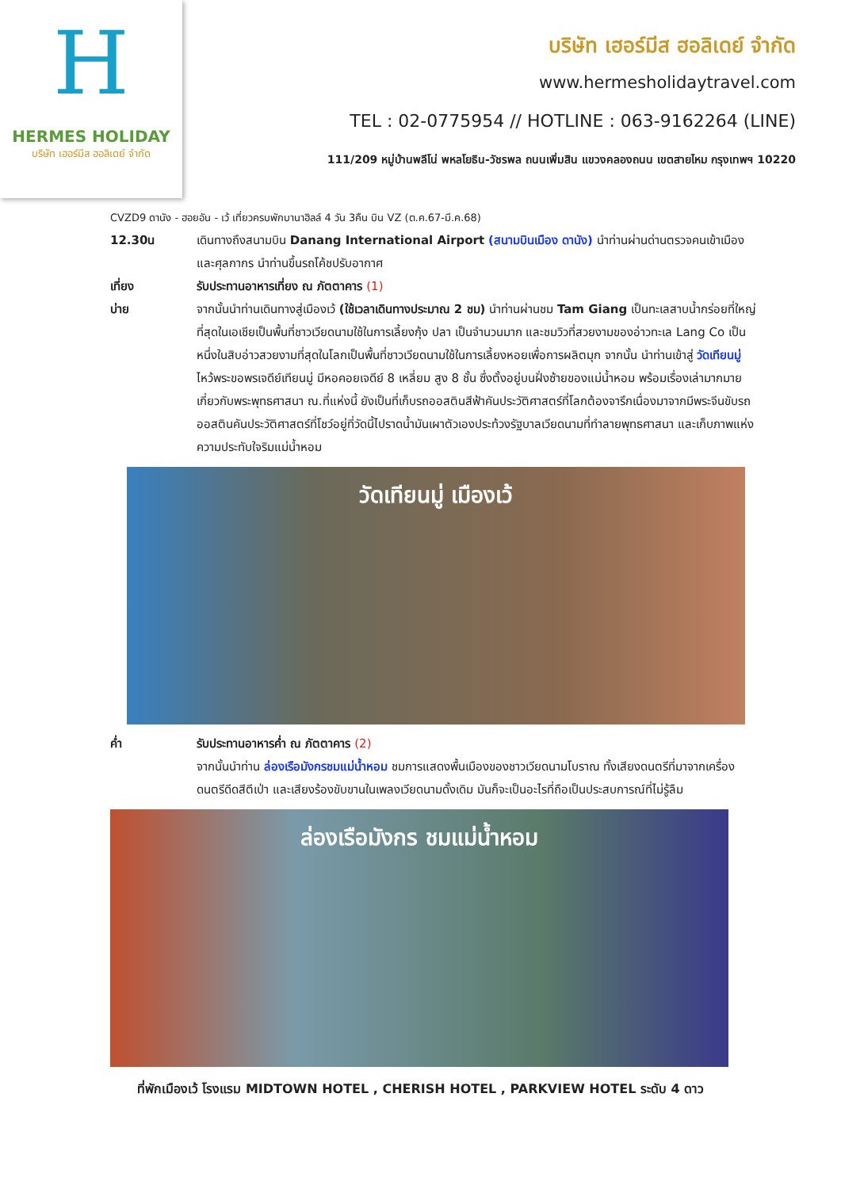H
HERMES HOLIDAY
บริษัท เฮอร์มีส ฮอลิเดย์ จำกัด
บริษัท เฮอร์มีส ฮอลิเดย์ จำกัด
www.hermesholidaytravel.com
TEL : 02-0775954 // HOTLINE : 063-9162264 (LINE)
111/209 หมู่บ้านพลีโน่ พหลโยธิน-วัชรพล ถนนเพิ่มสิน แขวงคลองถนน เขตสายไหม กรุงเทพฯ 10220
CVZD9 ดานัง - ฮอยอัน - เว้ เที่ยวครบพักบานาฮิลล์ 4 วัน 3คืน บิน VZ (ต.ค.67-มี.ค.68)
12.30น เดินทางถึงสนามบิน Danang International Airport (สนามบินเมือง ดานัง) นำท่านผ่านด่านตรวจคนเข้าเมืองและศุลกากร นำท่านขึ้นรถโค้ชปรับอากาศ
เที่ยง รับประทานอาหารเที่ยง ณ ภัตตาคาร (1)
บ่าย จากนั้นนำท่านเดินทางสู่เมืองเว้ (ใช้เวลาเดินทางประมาณ 2 ชม) นำท่านผ่านชม Tam Giang เป็นทะเลสาบน้ำกร่อยที่ใหญ่ที่สุดในเอเชียเป็นพื้นที่ชาวเวียดนามใช้ในการเลี้ยงกุ้ง ปลา เป็นจำนวนมาก และชมวิวที่สวยงามของอ่าวทะเล Lang Co เป็นหนึ่งในสิบอ่าวสวยงามที่สุดในโลกเป็นพื้นที่ชาวเวียดนามใช้ในการเลี้ยงหอยเพื่อการผลิตมุก จากนั้น นำท่านเข้าสู่ วัดเทียนมู่ ไหว้พระขอพรเจดีย์เทียนมู่ มีหอคอยเจดีย์ 8 เหลี่ยม สูง 8 ชั้น ซึ่งตั้งอยู่บนฝั่งซ้ายของแม่น้ำหอม พร้อมเรื่องเล่ามากมายเกี่ยวกับพระพุทธศาสนา ณ.ที่แห่งนี้ ยังเป็นที่เก็บรถออสตินสีฟ้าคันประวัติศาสตร์ที่โลกต้องจารึกเนื่องมาจากมีพระจีนขับรถออสตินคันประวัติศาสตร์ที่โชว์อยู่ที่วัดนี้ไปราดน้ำมันเผาตัวเองประท้วงรัฐบาลเวียดนามที่ทำลายพุทธศาสนา และเก็บภาพแห่งความประทับใจริมแม่น้ำหอม
วัดเทียนมู่ เมืองเว้
ค่ำ รับประทานอาหารค่ำ ณ ภัตตาคาร (2)
จากนั้นนำท่าน ล่องเรือมังกรชมแม่น้ำหอม ชมการแสดงพื้นเมืองของชาวเวียดนามโบราณ ทั้งเสียงดนตรีที่มาจากเครื่องดนตรีดีดสีตีเป่า และเสียงร้องขับขานในเพลงเวียดนามดั้งเดิม มันก็จะเป็นอะไรที่ถือเป็นประสบการณ์ที่ไม่รู้ลืม
ล่องเรือมังกร ชมแม่น้ำหอม
ที่พักเมืองเว้ โรงแรม MIDTOWN HOTEL , CHERISH HOTEL , PARKVIEW HOTEL ระดับ 4 ดาว